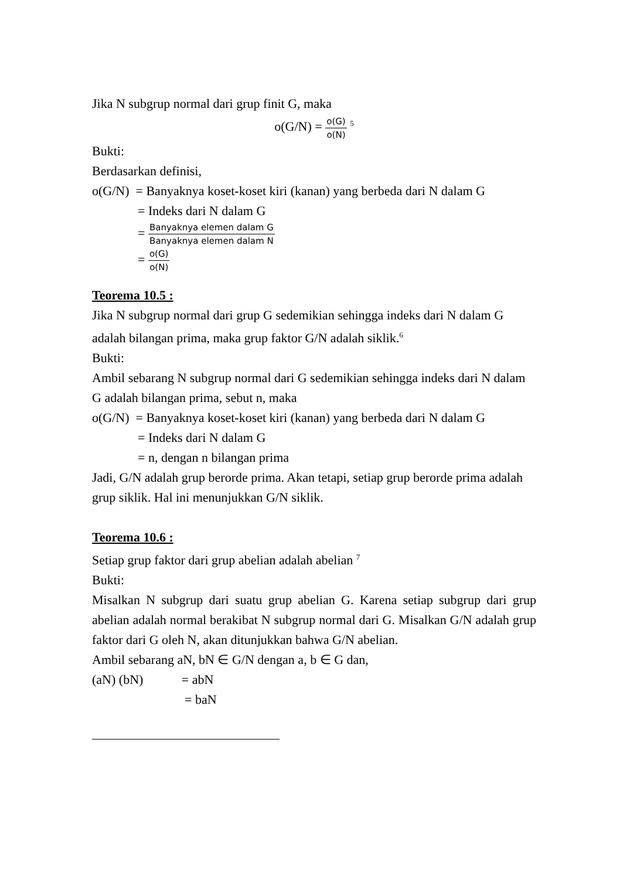Jika N subgrup normal dari grup finit G, maka
o(G/N) = o(G) o(N) <sup>5</sup>
Bukti:
Berdasarkan definisi,
o(G/N) = Banyaknya koset-koset kiri (kanan) yang berbeda dari N dalam G
= Indeks dari N dalam G
= Banyaknya elemen dalam G Banyaknya elemen dalam N
= o(G) o(N)
Teorema 10.5 :
Jika N subgrup normal dari grup G sedemikian sehingga indeks dari N dalam G adalah bilangan prima, maka grup faktor G/N adalah siklik.<sup>6</sup>
Bukti:
Ambil sebarang N subgrup normal dari G sedemikian sehingga indeks dari N dalam G adalah bilangan prima, sebut n, maka
o(G/N) = Banyaknya koset-koset kiri (kanan) yang berbeda dari N dalam G
= Indeks dari N dalam G
= n, dengan n bilangan prima
Jadi, G/N adalah grup berorde prima. Akan tetapi, setiap grup berorde prima adalah grup siklik. Hal ini menunjukkan G/N siklik.
Teorema 10.6 :
Setiap grup faktor dari grup abelian adalah abelian <sup>7</sup>
Bukti:
Misalkan N subgrup dari suatu grup abelian G. Karena setiap subgrup dari grup abelian adalah normal berakibat N subgrup normal dari G. Misalkan G/N adalah grup faktor dari G oleh N, akan ditunjukkan bahwa G/N abelian.
Ambil sebarang aN, bN ∈ G/N dengan a, b ∈ G dan,
(aN) (bN) = abN
= baN